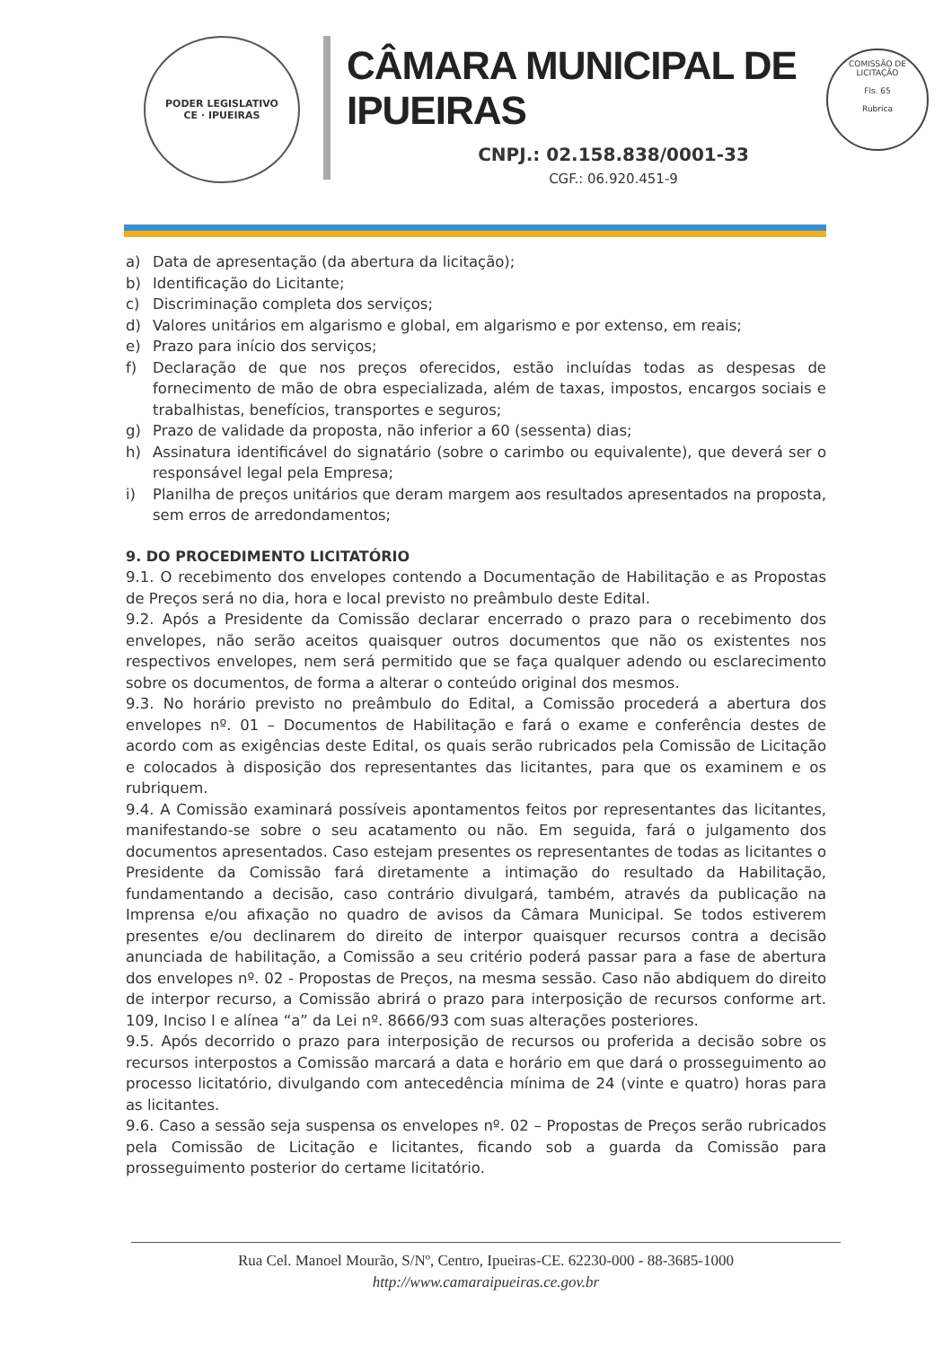PODER LEGISLATIVO
CE · IPUEIRAS
CÂMARA MUNICIPAL DE IPUEIRAS
CNPJ.: 02.158.838/0001-33
CGF.: 06.920.451-9
COMISSÃO DE LICITAÇÃO
Fls. 65
Rubrica
a) Data de apresentação (da abertura da licitação);
b) Identificação do Licitante;
c) Discriminação completa dos serviços;
d) Valores unitários em algarismo e global, em algarismo e por extenso, em reais;
e) Prazo para início dos serviços;
f) Declaração de que nos preços oferecidos, estão incluídas todas as despesas de fornecimento de mão de obra especializada, além de taxas, impostos, encargos sociais e trabalhistas, benefícios, transportes e seguros;
g) Prazo de validade da proposta, não inferior a 60 (sessenta) dias;
h) Assinatura identificável do signatário (sobre o carimbo ou equivalente), que deverá ser o responsável legal pela Empresa;
i) Planilha de preços unitários que deram margem aos resultados apresentados na proposta, sem erros de arredondamentos;
9. DO PROCEDIMENTO LICITATÓRIO
9.1. O recebimento dos envelopes contendo a Documentação de Habilitação e as Propostas de Preços será no dia, hora e local previsto no preâmbulo deste Edital.
9.2. Após a Presidente da Comissão declarar encerrado o prazo para o recebimento dos envelopes, não serão aceitos quaisquer outros documentos que não os existentes nos respectivos envelopes, nem será permitido que se faça qualquer adendo ou esclarecimento sobre os documentos, de forma a alterar o conteúdo original dos mesmos.
9.3. No horário previsto no preâmbulo do Edital, a Comissão procederá a abertura dos envelopes nº. 01 – Documentos de Habilitação e fará o exame e conferência destes de acordo com as exigências deste Edital, os quais serão rubricados pela Comissão de Licitação e colocados à disposição dos representantes das licitantes, para que os examinem e os rubriquem.
9.4. A Comissão examinará possíveis apontamentos feitos por representantes das licitantes, manifestando-se sobre o seu acatamento ou não. Em seguida, fará o julgamento dos documentos apresentados. Caso estejam presentes os representantes de todas as licitantes o Presidente da Comissão fará diretamente a intimação do resultado da Habilitação, fundamentando a decisão, caso contrário divulgará, também, através da publicação na Imprensa e/ou afixação no quadro de avisos da Câmara Municipal. Se todos estiverem presentes e/ou declinarem do direito de interpor quaisquer recursos contra a decisão anunciada de habilitação, a Comissão a seu critério poderá passar para a fase de abertura dos envelopes nº. 02 - Propostas de Preços, na mesma sessão. Caso não abdiquem do direito de interpor recurso, a Comissão abrirá o prazo para interposição de recursos conforme art. 109, Inciso I e alínea “a” da Lei nº. 8666/93 com suas alterações posteriores.
9.5. Após decorrido o prazo para interposição de recursos ou proferida a decisão sobre os recursos interpostos a Comissão marcará a data e horário em que dará o prosseguimento ao processo licitatório, divulgando com antecedência mínima de 24 (vinte e quatro) horas para as licitantes.
9.6. Caso a sessão seja suspensa os envelopes nº. 02 – Propostas de Preços serão rubricados pela Comissão de Licitação e licitantes, ficando sob a guarda da Comissão para prosseguimento posterior do certame licitatório.
Rua Cel. Manoel Mourão, S/Nº, Centro, Ipueiras-CE. 62230-000 - 88-3685-1000
http://www.camaraipueiras.ce.gov.br